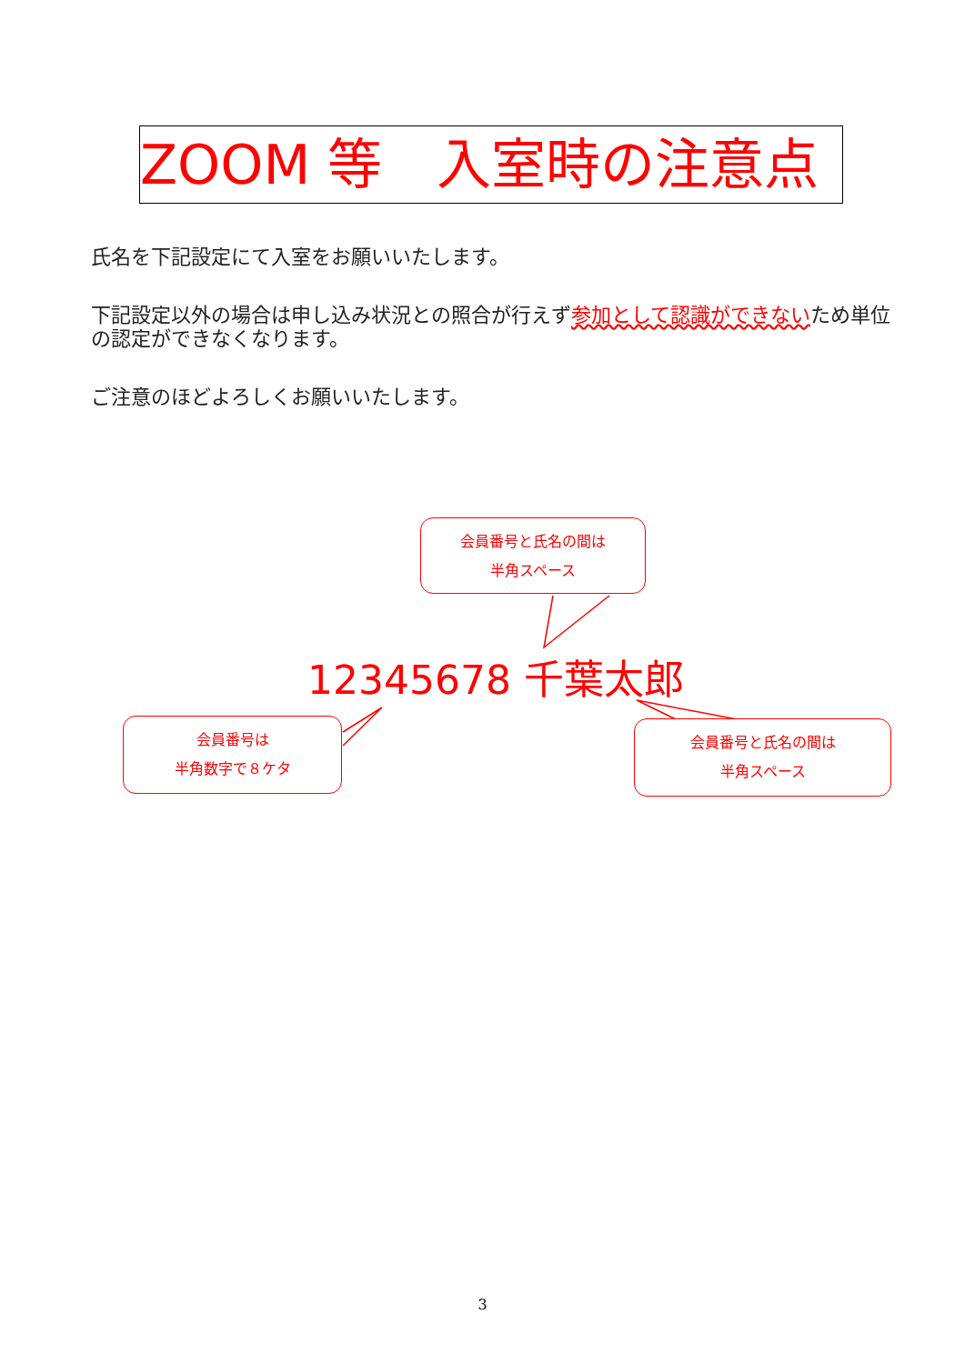ZOOM 等　入室時の注意点
氏名を下記設定にて入室をお願いいたします。
下記設定以外の場合は申し込み状況との照合が行えず参加として認識ができないため単位の認定ができなくなります。
ご注意のほどよろしくお願いいたします。
会員番号と氏名の間は
半角スペース
12345678 千葉太郎
会員番号は
半角数字で８ケタ
会員番号と氏名の間は
半角スペース
3